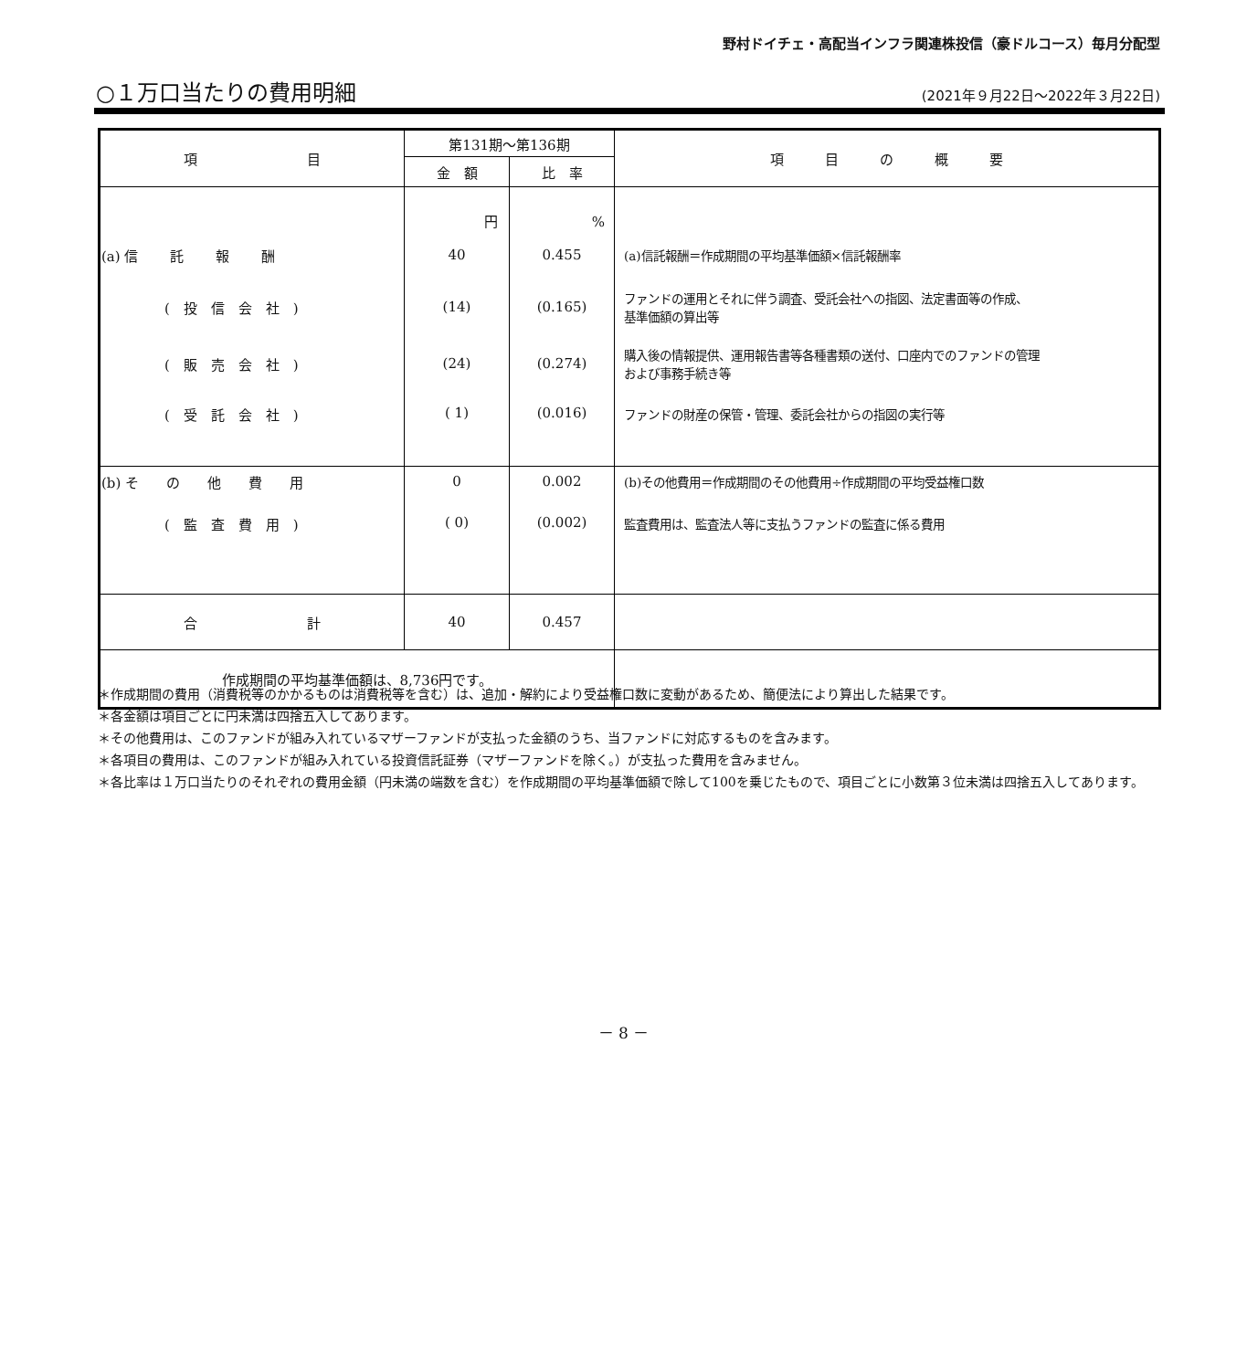野村ドイチェ・高配当インフラ関連株投信（豪ドルコース）毎月分配型
○１万口当たりの費用明細
(2021年９月22日～2022年３月22日)
| 項 目 | 第131期～第136期 | | 項 目 の 概 要 |
| --- | --- | --- | --- |
| | 金 額 | 比 率 | |
| | 円 | % | |
| (a) 信 託 報 酬 | 40 | 0.455 | (a)信託報酬＝作成期間の平均基準価額×信託報酬率 |
| ( 投 信 会 社 ) | (14) | (0.165) | ファンドの運用とそれに伴う調査、受託会社への指図、法定書面等の作成、 基準価額の算出等 |
| ( 販 売 会 社 ) | (24) | (0.274) | 購入後の情報提供、運用報告書等各種書類の送付、口座内でのファンドの管理 および事務手続き等 |
| ( 受 託 会 社 ) | ( 1) | (0.016) | ファンドの財産の保管・管理、委託会社からの指図の実行等 |
| (b) そ の 他 費 用 | 0 | 0.002 | (b)その他費用＝作成期間のその他費用÷作成期間の平均受益権口数 |
| ( 監 査 費 用 ) | ( 0) | (0.002) | 監査費用は、監査法人等に支払うファンドの監査に係る費用 |
| 合 計 | 40 | 0.457 | |
| 作成期間の平均基準価額は、8,736円です。 | | | |
＊作成期間の費用（消費税等のかかるものは消費税等を含む）は、追加・解約により受益権口数に変動があるため、簡便法により算出した結果です。
＊各金額は項目ごとに円未満は四捨五入してあります。
＊その他費用は、このファンドが組み入れているマザーファンドが支払った金額のうち、当ファンドに対応するものを含みます。
＊各項目の費用は、このファンドが組み入れている投資信託証券（マザーファンドを除く。）が支払った費用を含みません。
＊各比率は１万口当たりのそれぞれの費用金額（円未満の端数を含む）を作成期間の平均基準価額で除して100を乗じたもので、項目ごとに小数第３位未満は四捨五入してあります。
－ 8 －